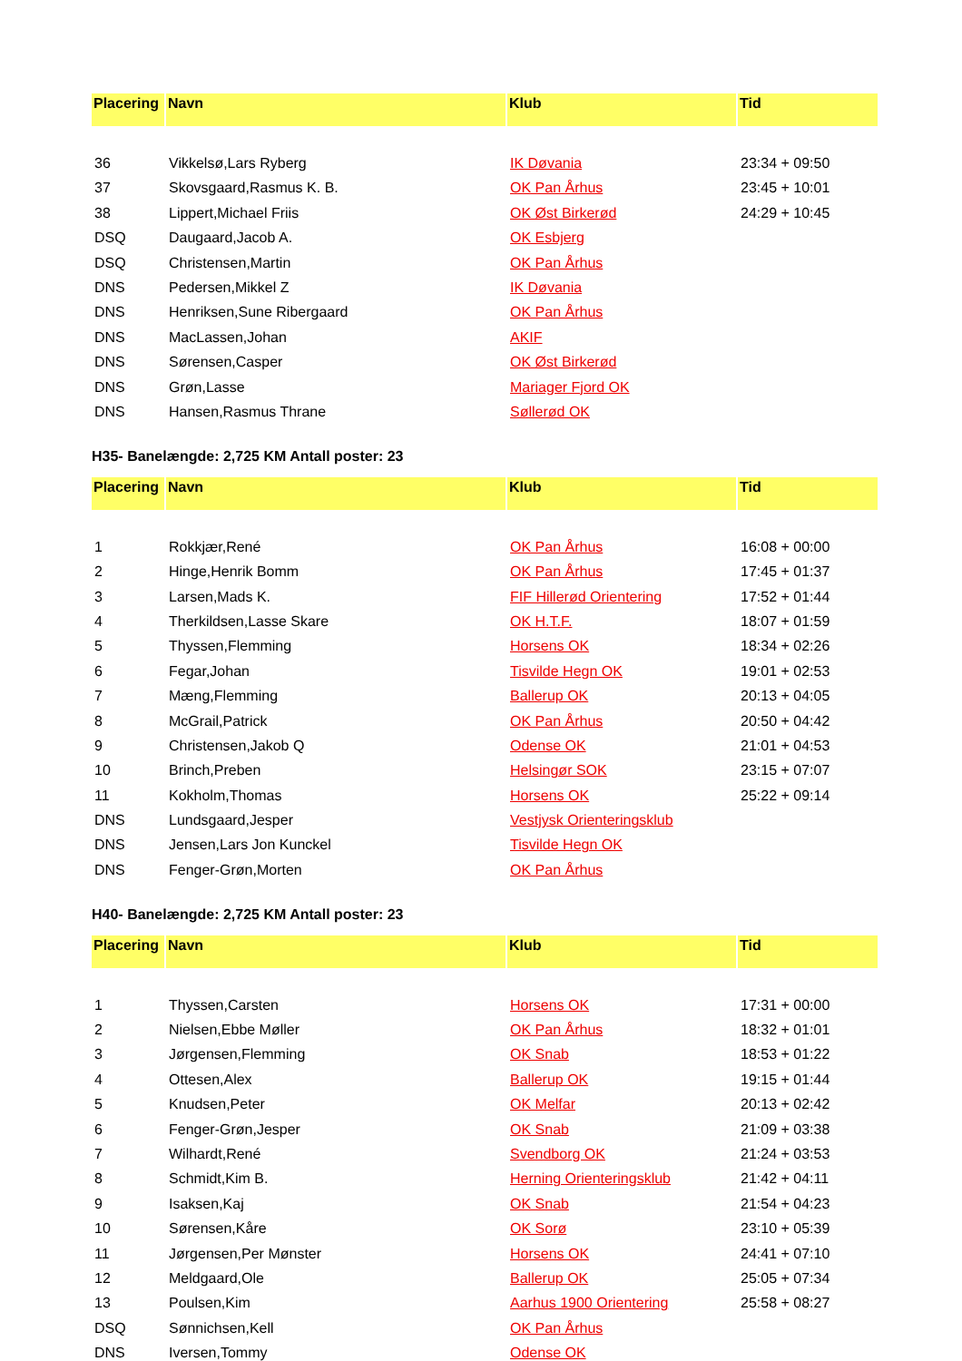| Placering | Navn | Klub | Tid |
| --- | --- | --- | --- |
| 36 | Vikkelsø,Lars Ryberg | IK Døvania | 23:34 + 09:50 |
| 37 | Skovsgaard,Rasmus K. B. | OK Pan Århus | 23:45 + 10:01 |
| 38 | Lippert,Michael Friis | OK Øst Birkerød | 24:29 + 10:45 |
| DSQ | Daugaard,Jacob A. | OK Esbjerg | |
| DSQ | Christensen,Martin | OK Pan Århus | |
| DNS | Pedersen,Mikkel Z | IK Døvania | |
| DNS | Henriksen,Sune Ribergaard | OK Pan Århus | |
| DNS | MacLassen,Johan | AKIF | |
| DNS | Sørensen,Casper | OK Øst Birkerød | |
| DNS | Grøn,Lasse | Mariager Fjord OK | |
| DNS | Hansen,Rasmus Thrane | Søllerød OK | |
H35- Banelængde: 2,725 KM Antall poster: 23
| Placering | Navn | Klub | Tid |
| --- | --- | --- | --- |
| 1 | Rokkjær,René | OK Pan Århus | 16:08 + 00:00 |
| 2 | Hinge,Henrik Bomm | OK Pan Århus | 17:45 + 01:37 |
| 3 | Larsen,Mads K. | FIF Hillerød Orientering | 17:52 + 01:44 |
| 4 | Therkildsen,Lasse Skare | OK H.T.F. | 18:07 + 01:59 |
| 5 | Thyssen,Flemming | Horsens OK | 18:34 + 02:26 |
| 6 | Fegar,Johan | Tisvilde Hegn OK | 19:01 + 02:53 |
| 7 | Mæng,Flemming | Ballerup OK | 20:13 + 04:05 |
| 8 | McGrail,Patrick | OK Pan Århus | 20:50 + 04:42 |
| 9 | Christensen,Jakob Q | Odense OK | 21:01 + 04:53 |
| 10 | Brinch,Preben | Helsingør SOK | 23:15 + 07:07 |
| 11 | Kokholm,Thomas | Horsens OK | 25:22 + 09:14 |
| DNS | Lundsgaard,Jesper | Vestjysk Orienteringsklub | |
| DNS | Jensen,Lars Jon Kunckel | Tisvilde Hegn OK | |
| DNS | Fenger-Grøn,Morten | OK Pan Århus | |
H40- Banelængde: 2,725 KM Antall poster: 23
| Placering | Navn | Klub | Tid |
| --- | --- | --- | --- |
| 1 | Thyssen,Carsten | Horsens OK | 17:31 + 00:00 |
| 2 | Nielsen,Ebbe Møller | OK Pan Århus | 18:32 + 01:01 |
| 3 | Jørgensen,Flemming | OK Snab | 18:53 + 01:22 |
| 4 | Ottesen,Alex | Ballerup OK | 19:15 + 01:44 |
| 5 | Knudsen,Peter | OK Melfar | 20:13 + 02:42 |
| 6 | Fenger-Grøn,Jesper | OK Snab | 21:09 + 03:38 |
| 7 | Wilhardt,René | Svendborg OK | 21:24 + 03:53 |
| 8 | Schmidt,Kim B. | Herning Orienteringsklub | 21:42 + 04:11 |
| 9 | Isaksen,Kaj | OK Snab | 21:54 + 04:23 |
| 10 | Sørensen,Kåre | OK Sorø | 23:10 + 05:39 |
| 11 | Jørgensen,Per Mønster | Horsens OK | 24:41 + 07:10 |
| 12 | Meldgaard,Ole | Ballerup OK | 25:05 + 07:34 |
| 13 | Poulsen,Kim | Aarhus 1900 Orientering | 25:58 + 08:27 |
| DSQ | Sønnichsen,Kell | OK Pan Århus | |
| DNS | Iversen,Tommy | Odense OK | |